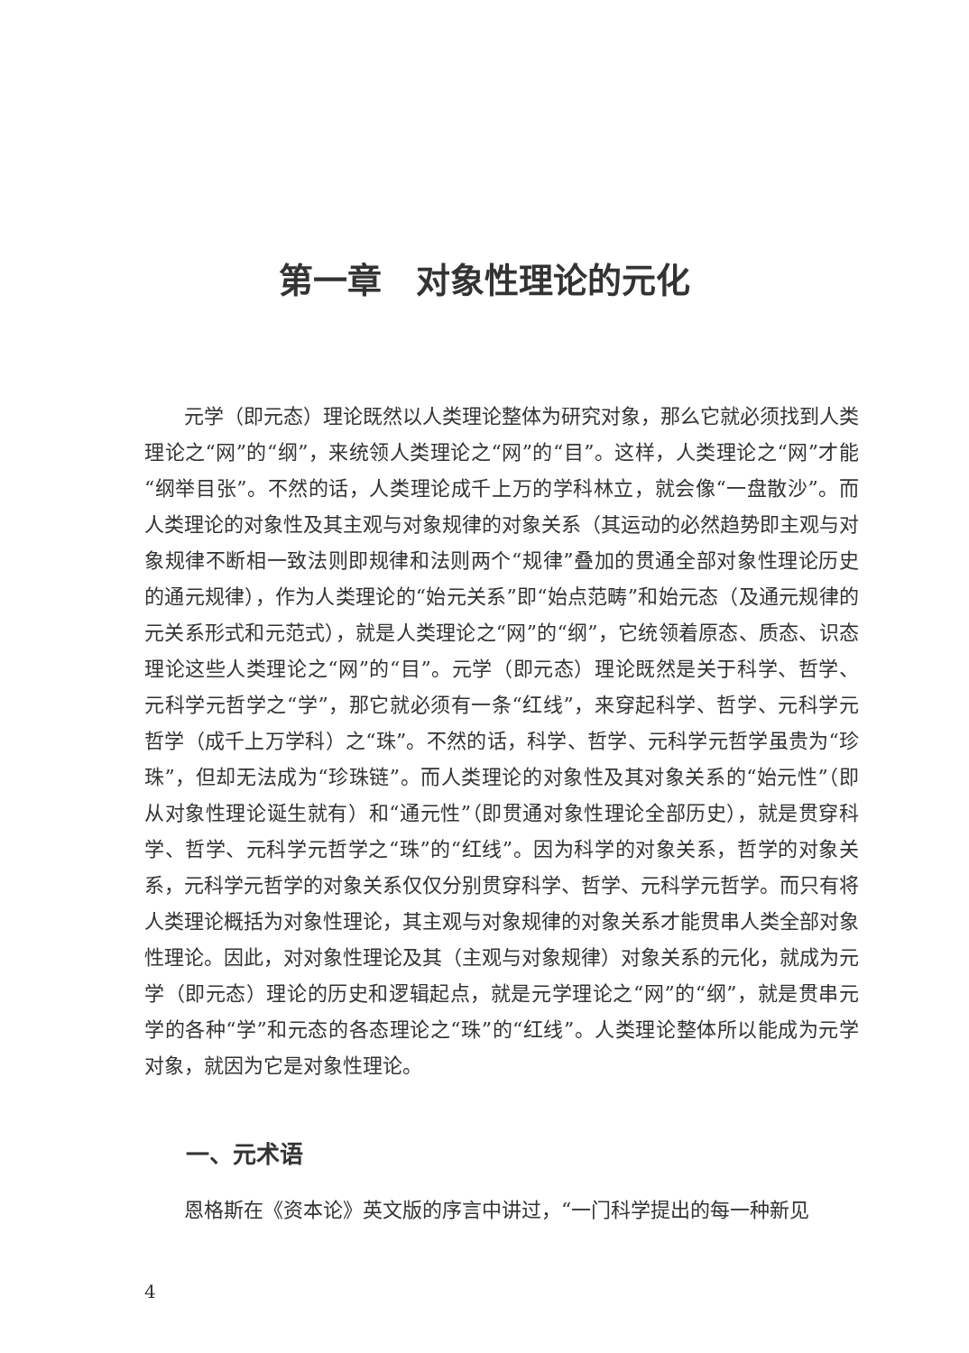第一章　对象性理论的元化
元学（即元态）理论既然以人类理论整体为研究对象，那么它就必须找到人类理论之“网”的“纲”，来统领人类理论之“网”的“目”。这样，人类理论之“网”才能“纲举目张”。不然的话，人类理论成千上万的学科林立，就会像“一盘散沙”。而人类理论的对象性及其主观与对象规律的对象关系（其运动的必然趋势即主观与对象规律不断相一致法则即规律和法则两个“规律”叠加的贯通全部对象性理论历史的通元规律），作为人类理论的“始元关系”即“始点范畴”和始元态（及通元规律的元关系形式和元范式），就是人类理论之“网”的“纲”，它统领着原态、质态、识态理论这些人类理论之“网”的“目”。元学（即元态）理论既然是关于科学、哲学、元科学元哲学之“学”，那它就必须有一条“红线”，来穿起科学、哲学、元科学元哲学（成千上万学科）之“珠”。不然的话，科学、哲学、元科学元哲学虽贵为“珍珠”，但却无法成为“珍珠链”。而人类理论的对象性及其对象关系的“始元性”（即从对象性理论诞生就有）和“通元性”（即贯通对象性理论全部历史），就是贯穿科学、哲学、元科学元哲学之“珠”的“红线”。因为科学的对象关系，哲学的对象关系，元科学元哲学的对象关系仅仅分别贯穿科学、哲学、元科学元哲学。而只有将人类理论概括为对象性理论，其主观与对象规律的对象关系才能贯串人类全部对象性理论。因此，对对象性理论及其（主观与对象规律）对象关系的元化，就成为元学（即元态）理论的历史和逻辑起点，就是元学理论之“网”的“纲”，就是贯串元学的各种“学”和元态的各态理论之“珠”的“红线”。人类理论整体所以能成为元学对象，就因为它是对象性理论。
一、元术语
恩格斯在《资本论》英文版的序言中讲过，“一门科学提出的每一种新见
4